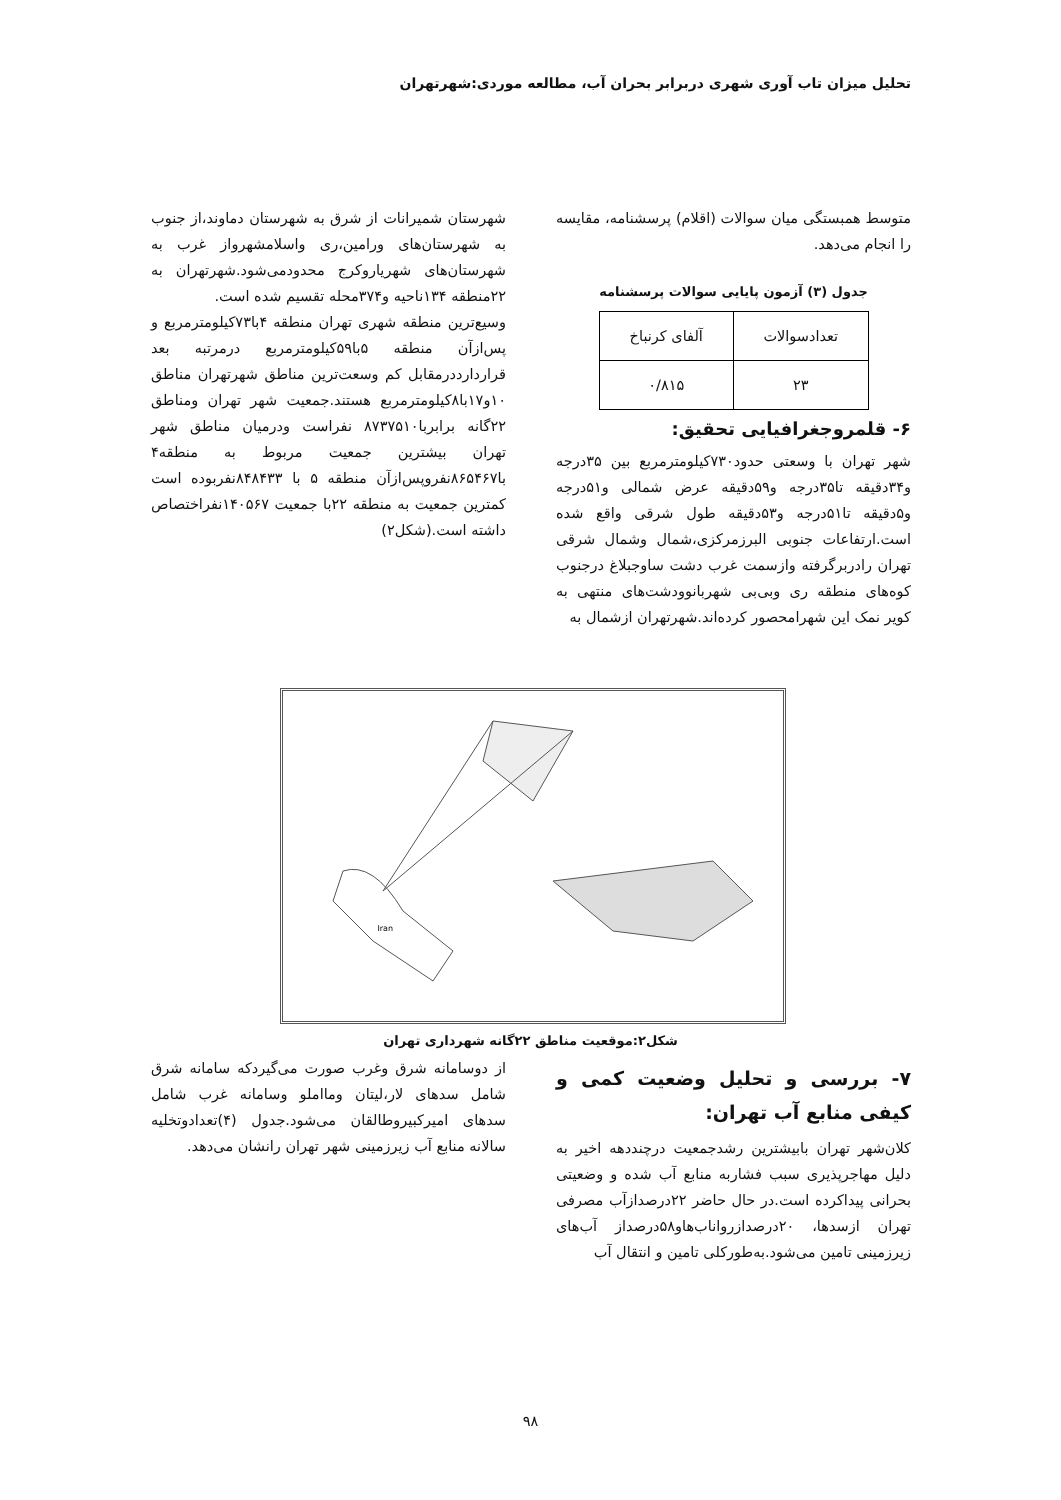تحلیل میزان تاب آوری شهری دربرابر بحران آب، مطالعه موردی:شهرتهران
متوسط همبستگی میان سوالات (اقلام) پرسشنامه، مقایسه را انجام می‌دهد.
جدول (۳) آزمون پایایی سوالات پرسشنامه
| تعدادسوالات | آلفای کرنباخ |
| ۲۳ | ۰/۸۱۵ |
۶- قلمروجغرافیایی تحقیق:
شهر تهران با وسعتی حدود۷۳۰کیلومترمربع بین ۳۵درجه و۳۴دقیقه تا۳۵درجه و۵۹دقیقه عرض شمالی و۵۱درجه و۵دقیقه تا۵۱درجه و۵۳دقیقه طول شرقی واقع شده است.ارتفاعات جنوبی البرزمرکزی،شمال وشمال شرقی تهران رادربرگرفته وازسمت غرب دشت ساوجبلاغ درجنوب کوه‌های منطقه ری وبی‌بی شهربانوودشت‌های منتهی به کویر نمک این شهرامحصور کرده‌اند.شهرتهران ازشمال به
شهرستان شمیرانات از شرق به شهرستان دماوند،از جنوب به شهرستان‌های ورامین،ری واسلامشهرواز غرب به شهرستان‌های شهریاروکرج محدودمی‌شود.شهرتهران به ۲۲منطقه ۱۳۴ناحیه و۳۷۴محله تقسیم شده است.
وسیع‌ترین منطقه شهری تهران منطقه ۴با۷۳کیلومترمربع و پس‌ازآن منطقه ۵با۵۹کیلومترمربع درمرتبه بعد قراردارددرمقابل کم وسعت‌ترین مناطق شهرتهران مناطق ۱۰و۱۷با۸کیلومترمربع هستند.جمعیت شهر تهران ومناطق ۲۲گانه برابربا۸۷۳۷۵۱۰ نفراست ودرمیان مناطق شهر تهران بیشترین جمعیت مربوط به منطقه۴ با۸۶۵۴۶۷نفروپس‌ازآن منطقه ۵ با ۸۴۸۴۳۳نفربوده است کمترین جمعیت به منطقه ۲۲با جمعیت ۱۴۰۵۶۷نفراختصاص داشته است.(شکل۲)
Iran
شکل۲:موقعیت مناطق ۲۲گانه شهرداری تهران
۷- بررسی و تحلیل وضعیت کمی و کیفی منابع آب تهران:
کلان‌شهر تهران بابیشترین رشدجمعیت درچنددهه اخیر به دلیل مهاجرپذیری سبب فشاربه منابع آب شده و وضعیتی بحرانی پیداکرده است.در حال حاضر ۲۲درصدازآب مصرفی تهران ازسدها، ۲۰درصدازرواناب‌هاو۵۸درصداز آب‌های زیرزمینی تامین می‌شود.به‌طورکلی تامین و انتقال آب
از دوسامانه شرق وغرب صورت می‌گیردکه سامانه شرق شامل سدهای لار،لیتان ومااملو وسامانه غرب شامل سدهای امیرکبیروطالقان می‌شود.جدول (۴)تعدادوتخلیه سالانه منابع آب زیرزمینی شهر تهران رانشان می‌دهد.
۹۸